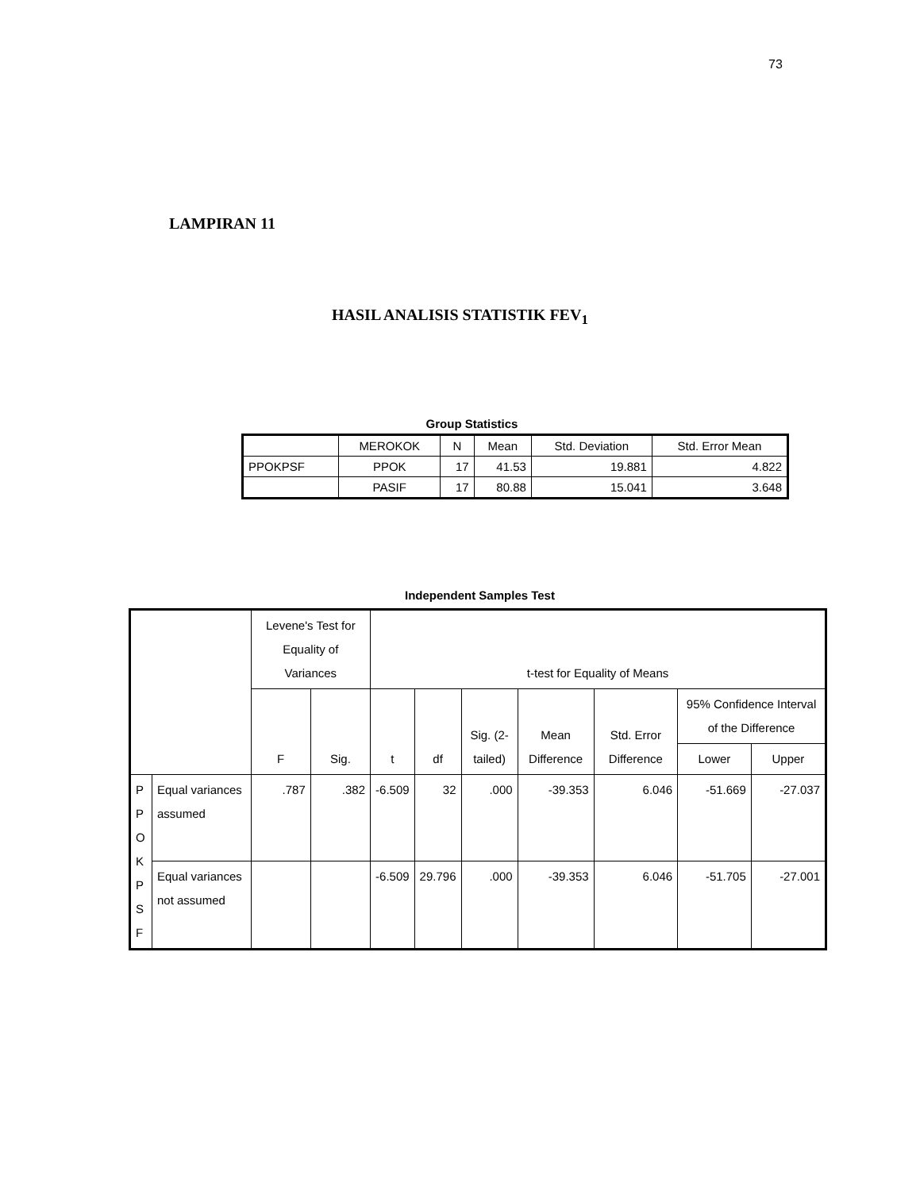73
LAMPIRAN 11
HASIL ANALISIS STATISTIK FEV<sub>1</sub>
Group Statistics
| | MEROKOK | N | Mean | Std. Deviation | Std. Error Mean |
| --- | --- | --- | --- | --- | --- |
| PPOKPSF | PPOK | 17 | 41.53 | 19.881 | 4.822 |
| | PASIF | 17 | 80.88 | 15.041 | 3.648 |
Independent Samples Test
| | | Levene's Test for Equality of Variances | | t-test for Equality of Means | | | | | | |
| --- | --- | --- | --- | --- | --- | --- | --- | --- | --- | --- |
| | | F | Sig. | t | df | Sig. (2-tailed) | Mean Difference | Std. Error Difference | 95% Confidence Interval of the Difference | |
| | | | | | | | | | Lower | Upper |
| P P O K P S F | Equal variances assumed | .787 | .382 | -6.509 | 32 | .000 | -39.353 | 6.046 | -51.669 | -27.037 |
| | Equal variances not assumed | | | -6.509 | 29.796 | .000 | -39.353 | 6.046 | -51.705 | -27.001 |